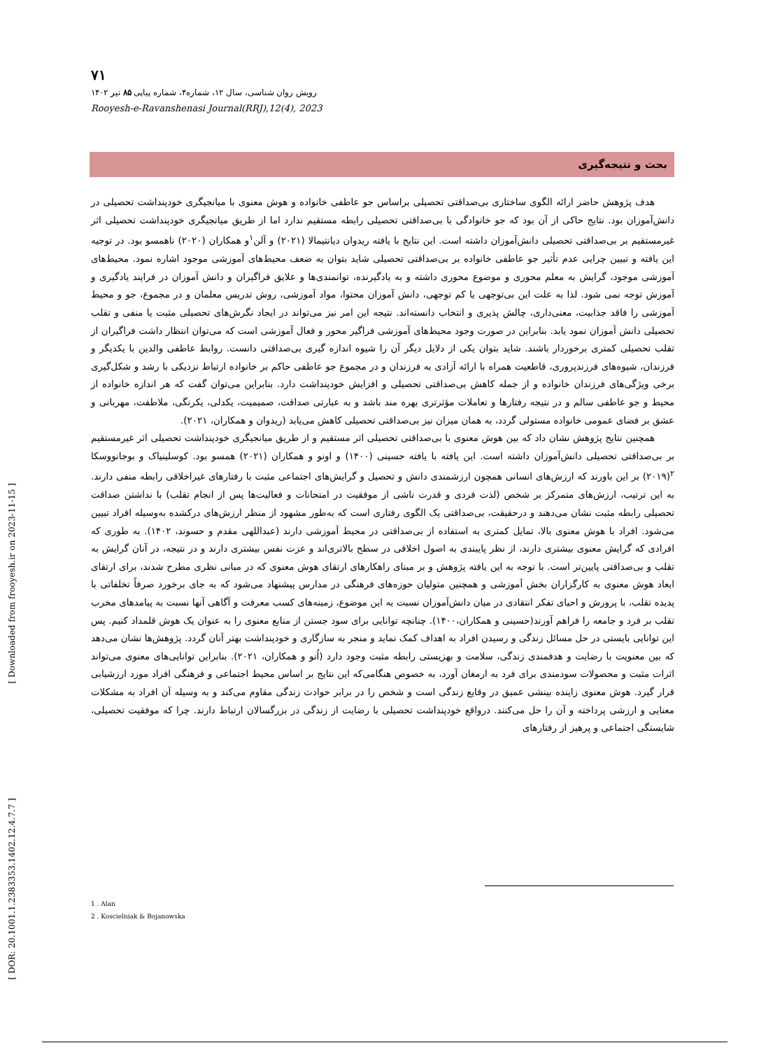۷۱
رویش روان شناسی، سال ۱۲، شماره۴، شماره پیاپی ۸۵ تیر ۱۴۰۲
Rooyesh-e-Ravanshenasi Journal(RRJ),12(4), 2023
بحث و نتیجه‌گیری
هدف پژوهش حاضر ارائه الگوی ساختاری بی‌صداقتی تحصیلی براساس جو عاطفی خانواده و هوش معنوی با میانجیگری خودپنداشت تحصیلی در دانش‌آموزان بود. نتایج حاکی از آن بود که جو خانوادگی با بی‌صداقتی تحصیلی رابطه مستقیم ندارد اما از طریق میانجیگری خودپنداشت تحصیلی اثر غیرمستقیم بر بی‌صداقتی تحصیلی دانش‌آموزان داشته است. این نتایج با یافته ریدوان دیانتیمالا (۲۰۲۱) و آلن<sup>۱</sup>و همکاران (۲۰۲۰) ناهمسو بود. در توجیه این یافته و تبیین چرایی عدم تأثیر جو عاطفی خانواده بر بی‌صداقتی تحصیلی شاید بتوان به ضعف محیط‌های آموزشی موجود اشاره نمود. محیط‌های آموزشی موجود، گرایش به معلم محوری و موضوع محوری داشته و به یادگیرنده، توانمندی‌ها و علایق فراگیران و دانش آموزان در فرایند یادگیری و آموزش توجه نمی شود. لذا به علت این بی‌توجهی یا کم توجهی، دانش آموزان محتوا، مواد آموزشی، روش تدریس معلمان و در مجموع، جو و محیط آموزشی را فاقد جذابیت، معنی‌داری، چالش پذیری و انتخاب دانسته‌اند. نتیجه این امر نیز می‌تواند در ایجاد نگرش‌های تحصیلی مثبت یا منفی و تقلب تحصیلی دانش آموزان نمود یابد. بنابراین در صورت وجود محیط‌های آموزشی فراگیر محور و فعال آموزشی است که می‌توان انتظار داشت فراگیران از تقلب تحصیلی کمتری برخوردار باشند. شاید بتوان یکی از دلایل دیگر آن را شیوه اندازه گیری بی‌صداقتی دانست. روابط عاطفی والدین با یکدیگر و فرزندان، شیوه‌های فرزندپروری، قاطعیت همراه با ارائه آزادی به فرزندان و در مجموع جو عاطفی حاکم بر خانواده ارتباط نزدیکی با رشد و شکل‌گیری برخی ویژگی‌های فرزندان خانواده و از جمله کاهش بی‌صداقتی تحصیلی و افزایش خودپنداشت دارد. بنابراین می‌توان گفت که هر اندازه خانواده از محیط و جو عاطفی سالم و در نتیجه رفتارها و تعاملات مؤثرتری بهره مند باشد و به عبارتی صداقت، صمیمیت، یکدلی، یکرنگی، ملاطفت، مهربانی و عشق بر فضای عمومی خانواده مستولی گردد، به همان میزان نیز بی‌صداقتی تحصیلی کاهش می‌یابد (ریدوان و همکاران، ۲۰۲۱).
همچنین نتایج پژوهش نشان داد که بین هوش معنوی با بی‌صداقتی تحصیلی اثر مستقیم و از طریق میانجیگری خودپنداشت تحصیلی اثر غیرمستقیم بر بی‌صداقتی تحصیلی دانش‌آموزان داشته است. این یافته با یافته حسینی (۱۴۰۰) و اونو و همکاران (۲۰۲۱) همسو بود. کوسلینیاک و بوجانووسکا <sup>۲</sup>(۲۰۱۹) بر این باورند که ارزش‌های انسانی همچون ارزشمندی دانش و تحصیل و گرایش‌های اجتماعی مثبت با رفتارهای غیراخلاقی رابطه منفی دارند. به این ترتیب، ارزش‌های متمرکز بر شخص (لذت فردی و قدرت ناشی از موفقیت در امتحانات و فعالیت‌ها پس از انجام تقلب) با نداشتن صداقت تحصیلی رابطه مثبت نشان می‌دهند و درحقیقت، بی‌صداقتی یک الگوی رفتاری است که به‌طور مشهود از منظر ارزش‌های درکشده به‌وسیله افراد تبیین می‌شود. افراد با هوش معنوی بالا، تمایل کمتری به استفاده از بی‌صداقتی در محیط آموزشی دارند (عبداللهی مقدم و حسوند، ۱۴۰۲). به طوری که افرادی که گرایش معنوی بیشتری دارند، از نظر پایبندی به اصول اخلاقی در سطح بالاتری‌اند و عزت نفس بیشتری دارند و در نتیجه، در آنان گرایش به تقلب و بی‌صداقتی پایین‌تر است. با توجه به این یافته پژوهش و بر مبنای راهکارهای ارتقای هوش معنوی که در مبانی نظری مطرح شدند، برای ارتقای ابعاد هوش معنوی به کارگزاران بخش آموزشی و همچنین متولیان حوزه‌های فرهنگی در مدارس پیشنهاد می‌شود که به جای برخورد صرفاً تخلفاتی با پدیده تقلب، با پرورش و احیای تفکر انتقادی در میان دانش‌آموزان نسبت به این موضوع، زمینه‌های کسب معرفت و آگاهی آنها نسبت به پیامدهای مخرب تقلب بر فرد و جامعه را فراهم آورند(حسینی و همکاران،۱۴۰۰). چنانچه توانایی برای سود جستن از منابع معنوی را به عنوان یک هوش قلمداد کنیم. پس این توانایی بایستی در حل مسائل زندگی و رسیدن افراد به اهداف کمک نماید و منجر به سازگاری و خودپنداشت بهتر آنان گردد. پژوهش‌ها نشان می‌دهد که بین معنویت با رضایت و هدفمندی زندگی، سلامت و بهزیستی رابطه مثبت وجود دارد (اُنو و همکاران، ۲۰۲۱). بنابراین توانایی‌های معنوی می‌تواند اثرات مثبت و محصولات سودمندی برای فرد به ارمغان آورد، به خصوص هنگامی‌که این نتایج بر اساس محیط اجتماعی و فرهنگی افراد مورد ارزشیابی قرار گیرد. هوش معنوی زاینده بینشی عمیق در وقایع زندگی است و شخص را در برابر حوادث زندگی مقاوم می‌کند و به وسیله آن افراد به مشکلات معنایی و ارزشی پرداخته و آن را حل می‌کنند. درواقع خودپنداشت تحصیلی با رضایت از زندگی در بزرگسالان ارتباط دارند. چرا که موفقیت تحصیلی، شایستگی اجتماعی و پرهیز از رفتارهای
1 . Alan
2 . Koscielniak & Bojanowska
[ Downloaded from frooyesh.ir on 2023-11-15 ]
[ DOR: 20.1001.1.2383353.1402.12.4.7.7 ]